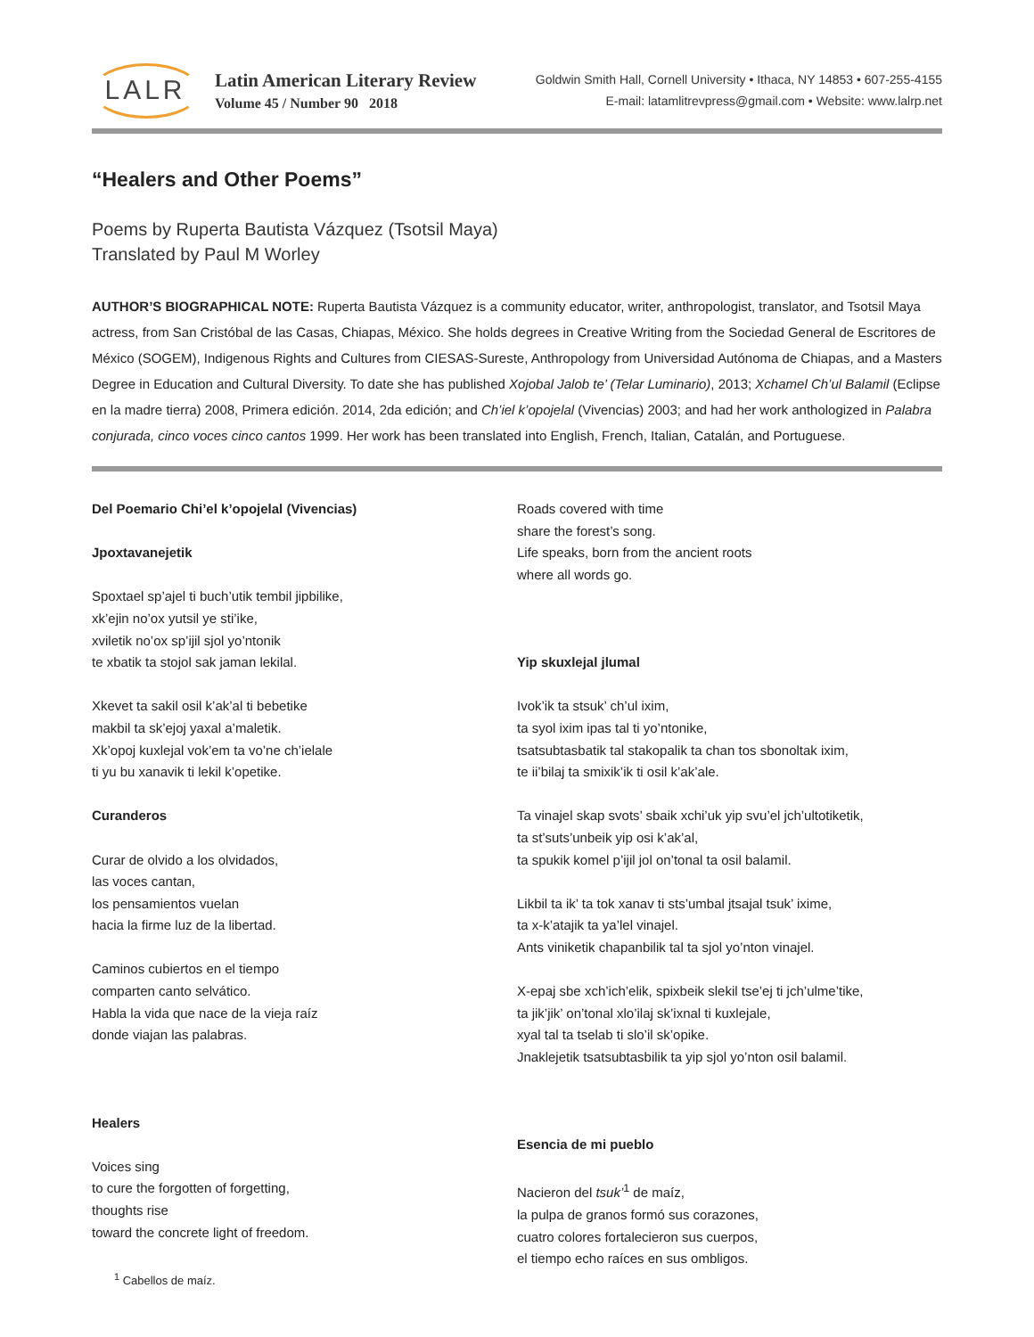LALR
Latin American Literary Review
Volume 45 / Number 90 2018
Goldwin Smith Hall, Cornell University • Ithaca, NY 14853 • 607-255-4155
E-mail: latamlitrevpress@gmail.com • Website: www.lalrp.net
“Healers and Other Poems”
Poems by Ruperta Bautista Vázquez (Tsotsil Maya)
Translated by Paul M Worley
AUTHOR’S BIOGRAPHICAL NOTE: Ruperta Bautista Vázquez is a community educator, writer, anthropologist, translator, and Tsotsil Maya actress, from San Cristóbal de las Casas, Chiapas, México. She holds degrees in Creative Writing from the Sociedad General de Escritores de México (SOGEM), Indigenous Rights and Cultures from CIESAS-Sureste, Anthropology from Universidad Autónoma de Chiapas, and a Masters Degree in Education and Cultural Diversity. To date she has published Xojobal Jalob te’ (Telar Luminario), 2013; Xchamel Ch’ul Balamil (Eclipse en la madre tierra) 2008, Primera edición. 2014, 2da edición; and Ch’iel k’opojelal (Vivencias) 2003; and had her work anthologized in Palabra conjurada, cinco voces cinco cantos 1999. Her work has been translated into English, French, Italian, Catalán, and Portuguese.
Del Poemario Chi’el k’opojelal (Vivencias)
Jpoxtavanejetik
Spoxtael sp’ajel ti buch’utik tembil jipbilike,
xk’ejin no’ox yutsil ye sti’ike,
xviletik no’ox sp’ijil sjol yo’ntonik
te xbatik ta stojol sak jaman lekilal.
Xkevet ta sakil osil k’ak’al ti bebetike
makbil ta sk’ejoj yaxal a’maletik.
Xk’opoj kuxlejal vok’em ta vo’ne ch’ielale
ti yu bu xanavik ti lekil k’opetike.
Curanderos
Curar de olvido a los olvidados,
las voces cantan,
los pensamientos vuelan
hacia la firme luz de la libertad.
Caminos cubiertos en el tiempo
comparten canto selvático.
Habla la vida que nace de la vieja raíz
donde viajan las palabras.
Healers
Voices sing
to cure the forgotten of forgetting,
thoughts rise
toward the concrete light of freedom.
<sup>1</sup> Cabellos de maíz.
Roads covered with time
share the forest’s song.
Life speaks, born from the ancient roots
where all words go.
Yip skuxlejal jlumal
Ivok’ik ta stsuk’ ch’ul ixim,
ta syol ixim ipas tal ti yo’ntonike,
tsatsubtasbatik tal stakopalik ta chan tos sbonoltak ixim,
te ii’bilaj ta smixik’ik ti osil k’ak’ale.
Ta vinajel skap svots’ sbaik xchi’uk yip svu’el jch’ultotiketik,
ta st’suts’unbeik yip osi k’ak’al,
ta spukik komel p’ijil jol on’tonal ta osil balamil.
Likbil ta ik’ ta tok xanav ti sts’umbal jtsajal tsuk’ ixime,
ta x-k’atajik ta ya’lel vinajel.
Ants viniketik chapanbilik tal ta sjol yo’nton vinajel.
X-epaj sbe xch’ich’elik, spixbeik slekil tse’ej ti jch’ulme’tike,
ta jik’jik’ on’tonal xlo’ilaj sk’ixnal ti kuxlejale,
xyal tal ta tselab ti slo’il sk’opike.
Jnaklejetik tsatsubtasbilik ta yip sjol yo’nton osil balamil.
Esencia de mi pueblo
Nacieron del tsuk’<sup>1</sup> de maíz,
la pulpa de granos formó sus corazones,
cuatro colores fortalecieron sus cuerpos,
el tiempo echo raíces en sus ombligos.